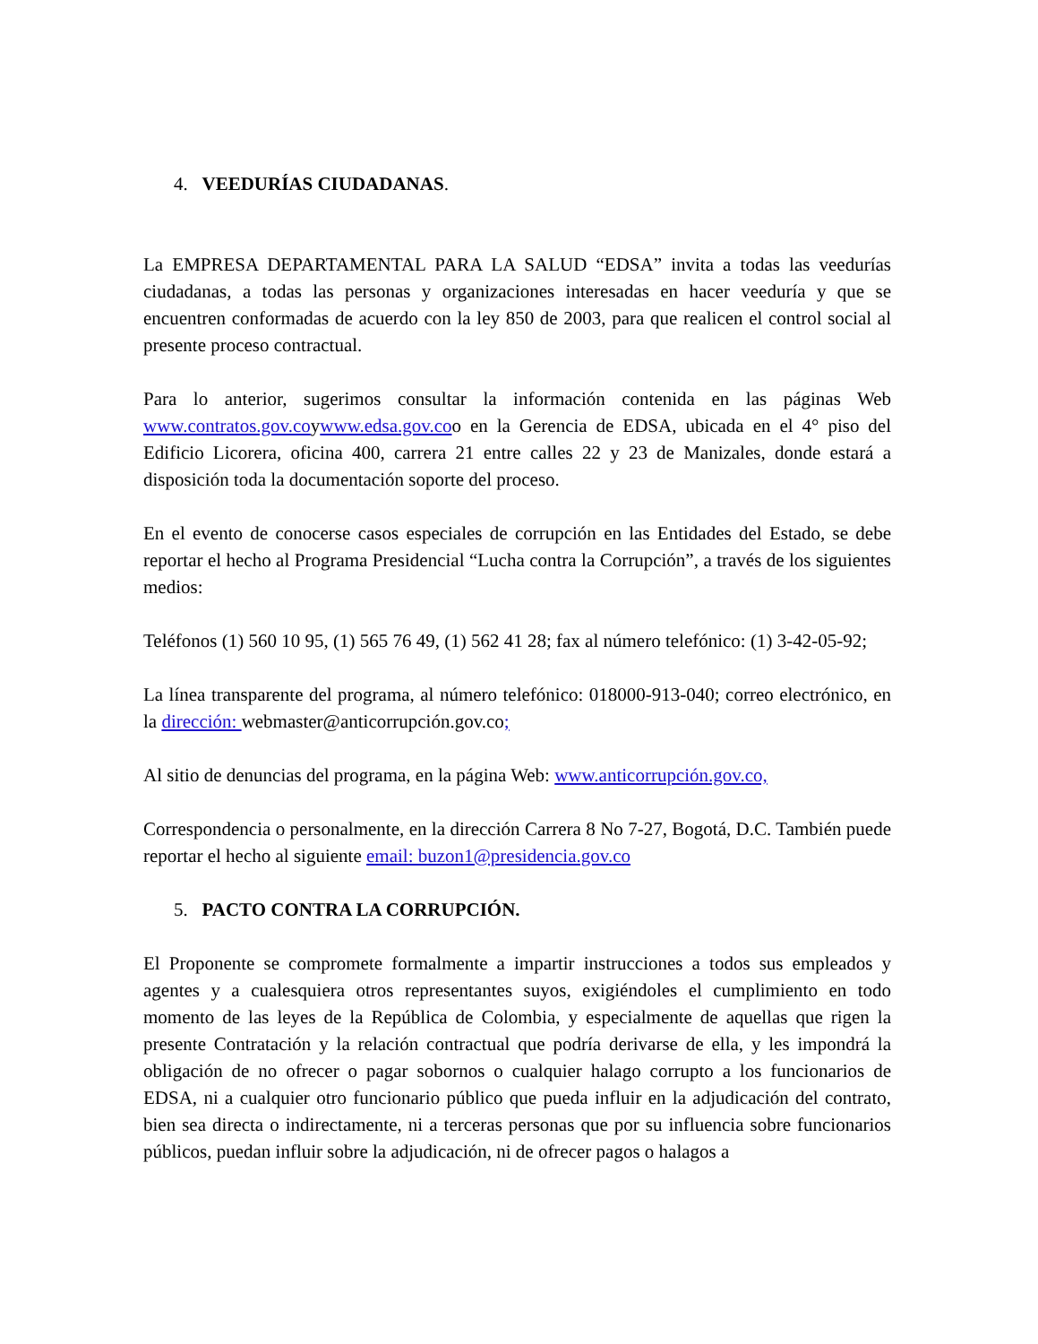4. VEEDURÍAS CIUDADANAS.
La EMPRESA DEPARTAMENTAL PARA LA SALUD “EDSA” invita a todas las veedurías ciudadanas, a todas las personas y organizaciones interesadas en hacer veeduría y que se encuentren conformadas de acuerdo con la ley 850 de 2003, para que realicen el control social al presente proceso contractual.
Para lo anterior, sugerimos consultar la información contenida en las páginas Web www.contratos.gov.coywww.edsa.gov.coo en la Gerencia de EDSA, ubicada en el 4° piso del Edificio Licorera, oficina 400, carrera 21 entre calles 22 y 23 de Manizales, donde estará a disposición toda la documentación soporte del proceso.
En el evento de conocerse casos especiales de corrupción en las Entidades del Estado, se debe reportar el hecho al Programa Presidencial “Lucha contra la Corrupción”, a través de los siguientes medios:
Teléfonos (1) 560 10 95, (1) 565 76 49, (1) 562 41 28; fax al número telefónico: (1) 3-42-05-92;
La línea transparente del programa, al número telefónico: 018000-913-040; correo electrónico, en la dirección: webmaster@anticorrupción.gov.co;
Al sitio de denuncias del programa, en la página Web: www.anticorrupción.gov.co,
Correspondencia o personalmente, en la dirección Carrera 8 No 7-27, Bogotá, D.C. También puede reportar el hecho al siguiente email: buzon1@presidencia.gov.co
5. PACTO CONTRA LA CORRUPCIÓN.
El Proponente se compromete formalmente a impartir instrucciones a todos sus empleados y agentes y a cualesquiera otros representantes suyos, exigiéndoles el cumplimiento en todo momento de las leyes de la República de Colombia, y especialmente de aquellas que rigen la presente Contratación y la relación contractual que podría derivarse de ella, y les impondrá la obligación de no ofrecer o pagar sobornos o cualquier halago corrupto a los funcionarios de EDSA, ni a cualquier otro funcionario público que pueda influir en la adjudicación del contrato, bien sea directa o indirectamente, ni a terceras personas que por su influencia sobre funcionarios públicos, puedan influir sobre la adjudicación, ni de ofrecer pagos o halagos a